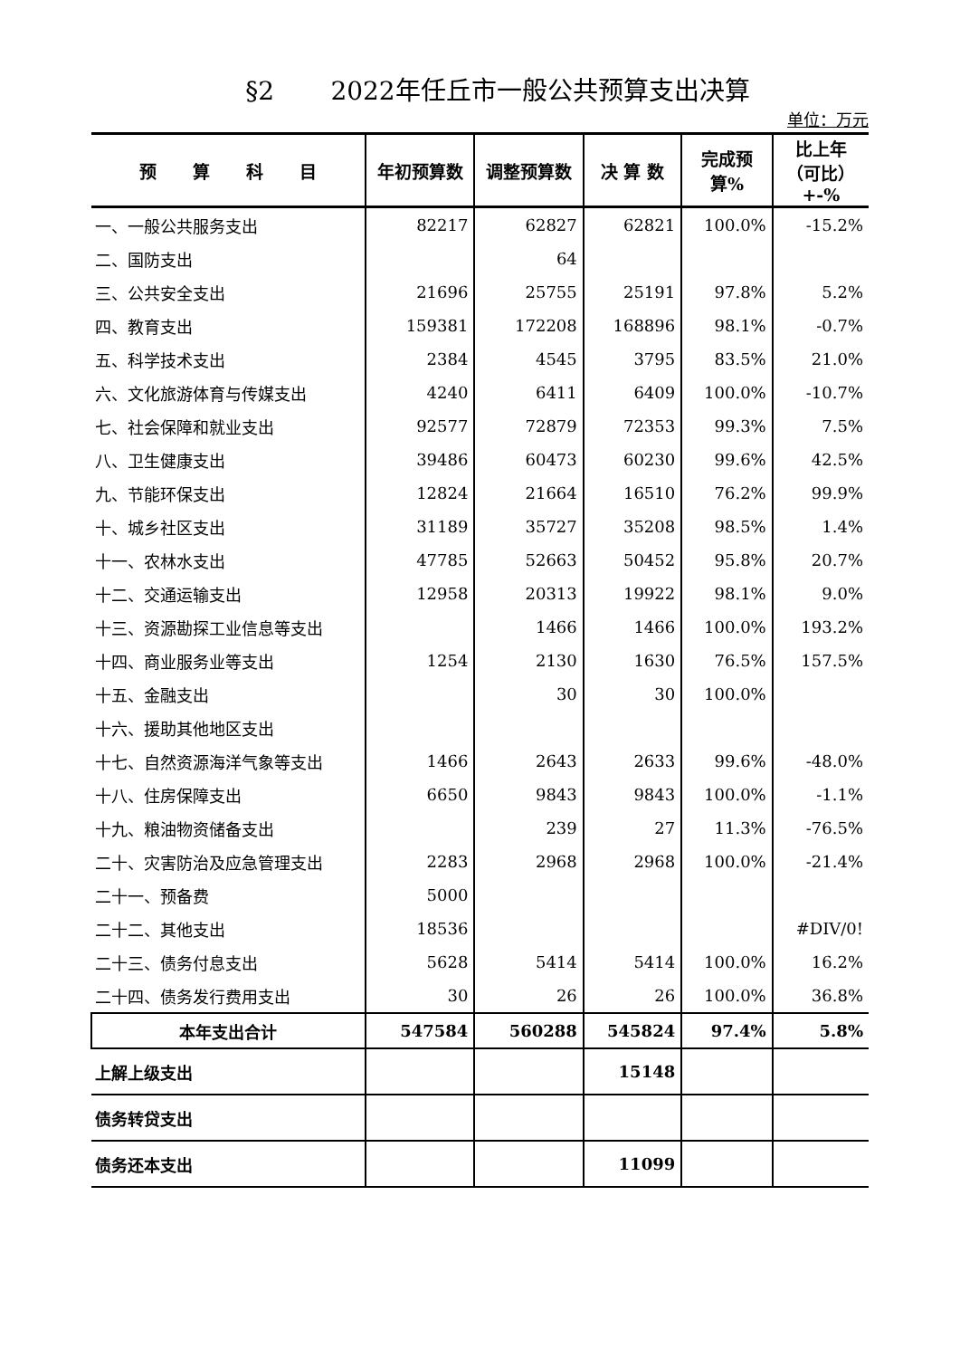§2 2022年任丘市一般公共预算支出决算
单位：万元
| 预 算 科 目 | 年初预算数 | 调整预算数 | 决 算 数 | 完成预 算% | 比上年 （可比） +-% |
| --- | --- | --- | --- | --- | --- |
| 一、一般公共服务支出 | 82217 | 62827 | 62821 | 100.0% | -15.2% |
| 二、国防支出 | | 64 | | | |
| 三、公共安全支出 | 21696 | 25755 | 25191 | 97.8% | 5.2% |
| 四、教育支出 | 159381 | 172208 | 168896 | 98.1% | -0.7% |
| 五、科学技术支出 | 2384 | 4545 | 3795 | 83.5% | 21.0% |
| 六、文化旅游体育与传媒支出 | 4240 | 6411 | 6409 | 100.0% | -10.7% |
| 七、社会保障和就业支出 | 92577 | 72879 | 72353 | 99.3% | 7.5% |
| 八、卫生健康支出 | 39486 | 60473 | 60230 | 99.6% | 42.5% |
| 九、节能环保支出 | 12824 | 21664 | 16510 | 76.2% | 99.9% |
| 十、城乡社区支出 | 31189 | 35727 | 35208 | 98.5% | 1.4% |
| 十一、农林水支出 | 47785 | 52663 | 50452 | 95.8% | 20.7% |
| 十二、交通运输支出 | 12958 | 20313 | 19922 | 98.1% | 9.0% |
| 十三、资源勘探工业信息等支出 | | 1466 | 1466 | 100.0% | 193.2% |
| 十四、商业服务业等支出 | 1254 | 2130 | 1630 | 76.5% | 157.5% |
| 十五、金融支出 | | 30 | 30 | 100.0% | |
| 十六、援助其他地区支出 | | | | | |
| 十七、自然资源海洋气象等支出 | 1466 | 2643 | 2633 | 99.6% | -48.0% |
| 十八、住房保障支出 | 6650 | 9843 | 9843 | 100.0% | -1.1% |
| 十九、粮油物资储备支出 | | 239 | 27 | 11.3% | -76.5% |
| 二十、灾害防治及应急管理支出 | 2283 | 2968 | 2968 | 100.0% | -21.4% |
| 二十一、预备费 | 5000 | | | | |
| 二十二、其他支出 | 18536 | | | | #DIV/0! |
| 二十三、债务付息支出 | 5628 | 5414 | 5414 | 100.0% | 16.2% |
| 二十四、债务发行费用支出 | 30 | 26 | 26 | 100.0% | 36.8% |
| 本年支出合计 | 547584 | 560288 | 545824 | 97.4% | 5.8% |
| 上解上级支出 | | | 15148 | | |
| 债务转贷支出 | | | | | |
| 债务还本支出 | | | 11099 | | |